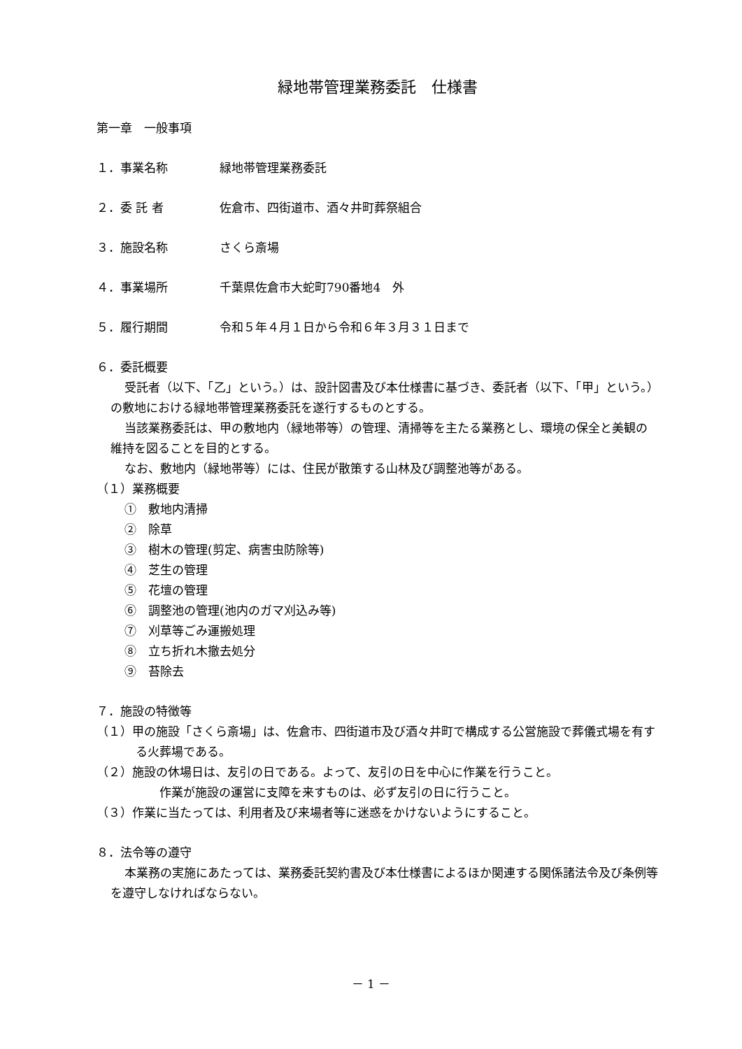緑地帯管理業務委託　仕様書
第一章　一般事項
１．事業名称 緑地帯管理業務委託
２．委 託 者 佐倉市、四街道市、酒々井町葬祭組合
３．施設名称 さくら斎場
４．事業場所 千葉県佐倉市大蛇町790番地4　外
５．履行期間 令和５年４月１日から令和６年３月３１日まで
６．委託概要
受託者（以下、「乙」という。）は、設計図書及び本仕様書に基づき、委託者（以下、「甲」という。）の敷地における緑地帯管理業務委託を遂行するものとする。
当該業務委託は、甲の敷地内（緑地帯等）の管理、清掃等を主たる業務とし、環境の保全と美観の維持を図ることを目的とする。
なお、敷地内（緑地帯等）には、住民が散策する山林及び調整池等がある。
（１）業務概要
①　敷地内清掃
②　除草
③　樹木の管理(剪定、病害虫防除等)
④　芝生の管理
⑤　花壇の管理
⑥　調整池の管理(池内のガマ刈込み等)
⑦　刈草等ごみ運搬処理
⑧　立ち折れ木撤去処分
⑨　苔除去
７．施設の特徴等
（１）甲の施設「さくら斎場」は、佐倉市、四街道市及び酒々井町で構成する公営施設で葬儀式場を有する火葬場である。
（２）施設の休場日は、友引の日である。よって、友引の日を中心に作業を行うこと。
　　作業が施設の運営に支障を来すものは、必ず友引の日に行うこと。
（３）作業に当たっては、利用者及び来場者等に迷惑をかけないようにすること。
８．法令等の遵守
本業務の実施にあたっては、業務委託契約書及び本仕様書によるほか関連する関係諸法令及び条例等を遵守しなければならない。
－ 1 －